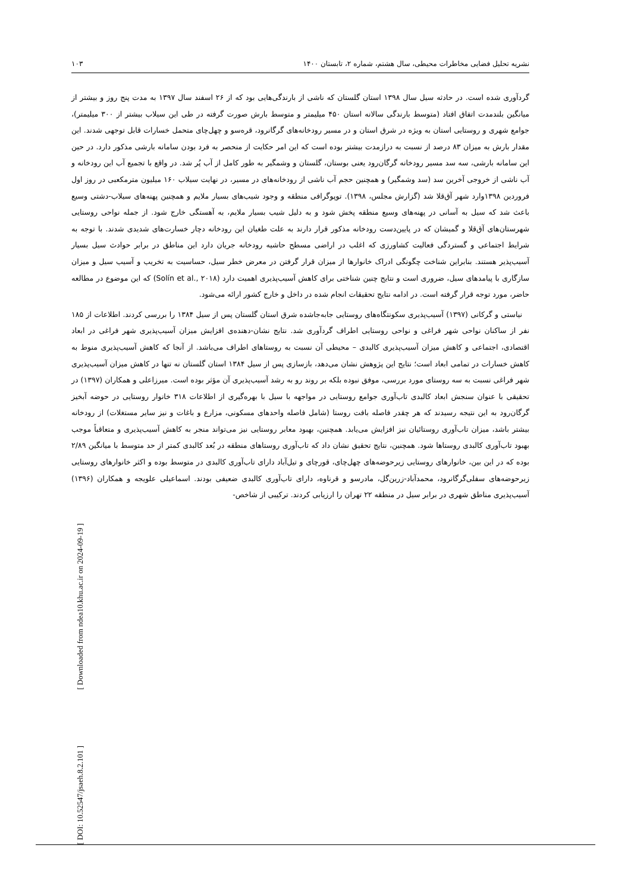نشریه تحلیل فضایی مخاطرات محیطی، سال هشتم، شماره ۲، تابستان ۱۴۰۰ ۱۰۳
[ Downloaded from ndea10.khu.ac.ir on 2024-09-19 ]
[ DOI: 10.52547/jsaeh.8.2.101 ]
گردآوری شده است. در حادثه سیل سال ۱۳۹۸ استان گلستان که ناشی از بارندگی‌هایی بود که از ۲۶ اسفند سال ۱۳۹۷ به مدت پنج روز و بیشتر از میانگین بلندمدت اتفاق افتاد (متوسط بارندگی سالانه استان ۴۵۰ میلیمتر و متوسط بارش صورت گرفته در طی این سیلاب بیشتر از ۳۰۰ میلیمتر)، جوامع شهری و روستایی استان به ویژه در شرق استان و در مسیر رودخانه‌های گرگانرود، قره‌سو و چهل‌چای متحمل خسارات قابل توجهی شدند. این مقدار بارش به میزان ۸۳ درصد از نسبت به درازمدت بیشتر بوده است که این امر حکایت از منحصر به فرد بودن سامانه بارشی مذکور دارد. در حین این سامانه بارشی، سه سد مسیر رودخانه گرگان‌رود یعنی بوستان، گلستان و وشمگیر به طور کامل از آب پُر شد. در واقع با تجمیع آب این رودخانه و آب ناشی از خروجی آخرین سد (سد وشمگیر) و همچنین حجم آب ناشی از رودخانه‌های در مسیر، در نهایت سیلاب ۱۶۰ میلیون مترمکعبی در روز اول فروردین ۱۳۹۸وارد شهر آق‌قلا شد (گزارش مجلس، ۱۳۹۸). توپوگرافی منطقه و وجود شیب‌های بسیار ملایم و همچنین پهنه‌های سیلاب-دشتی وسیع باعث شد که سیل به آسانی در پهنه‌های وسیع منطقه پخش شود و به دلیل شیب بسیار ملایم، به آهستگی خارج شود. از جمله نواحی روستایی شهرستان‌های آق‌قلا و گمیشان که در پایین‌دست رودخانه مذکور قرار دارند به علت طغیان این رودخانه دچار خسارت‌های شدیدی شدند. با توجه به شرایط اجتماعی و گستردگی فعالیت کشاورزی که اغلب در اراضی مسطح حاشیه رودخانه جریان دارد این مناطق در برابر حوادث سیل بسیار آسیب‌پذیر هستند. بنابراین شناخت چگونگی ادراک خانوارها از میزان قرار گرفتن در معرض خطر سیل، حساسیت به تخریب و آسیب سیل و میزان سازگاری با پیامدهای سیل، ضروری است و نتایج چنین شناختی برای کاهش آسیب‌پذیری اهمیت دارد (Solín et al., ۲۰۱۸) که این موضوع در مطالعه حاضر، مورد توجه قرار گرفته است. در ادامه نتایج تحقیقات انجام شده در داخل و خارج کشور ارائه می‌شود.
نیاستی و گرکانی (۱۳۹۷) آسیب‌پذیری سکونتگاه‌های روستایی جابه‌جاشده شرق استان گلستان پس از سیل ۱۳۸۴ را بررسی کردند. اطلاعات از ۱۸۵ نفر از ساکنان نواحی شهر فراغی و نواحی روستایی اطراف گردآوری شد. نتایج نشان-دهنده‌ی افزایش میزان آسیب‌پذیری شهر فراغی در ابعاد اقتصادی، اجتماعی و کاهش میزان آسیب‌پذیری کالبدی – محیطی آن نسبت به روستاهای اطراف می‌باشد. از آنجا که کاهش آسیب‌پذیری منوط به کاهش خسارات در تمامی ابعاد است؛ نتایج این پژوهش نشان می‌دهد، بازسازی پس از سیل ۱۳۸۴ استان گلستان نه تنها در کاهش میزان آسیب‌پذیری شهر فراغی نسبت به سه روستای مورد بررسی، موفق نبوده بلکه بر روند رو به رشد آسیب‌پذیری آن مؤثر بوده است. میرزاعلی و همکاران (۱۳۹۷) در تحقیقی با عنوان سنجش ابعاد کالبدی تاب‌آوری جوامع روستایی در مواجهه با سیل با بهره‌گیری از اطلاعات ۳۱۸ خانوار روستایی در حوضه آبخیز گرگان‌رود به این نتیجه رسیدند که هر چقدر فاصله بافت روستا (شامل فاصله واحدهای مسکونی، مزارع و باغات و نیز سایر مستغلات) از رودخانه بیشتر باشد، میزان تاب‌آوری روستائیان نیز افزایش می‌یابد. همچنین، بهبود معابر روستایی نیز می‌تواند منجر به کاهش آسیب‌پذیری و متعاقباً موجب بهبود تاب‌آوری کالبدی روستاها شود. همچنین، نتایج تحقیق نشان داد که تاب‌آوری روستاهای منطقه در بُعد کالبدی کمتر از حد متوسط با میانگین ۲/۸۹ بوده که در این بین، خانوارهای روستایی زیرحوضه‌های چهل‌چای، قورچای و تیل‌آباد دارای تاب‌آوری کالبدی در متوسط بوده و اکثر خانوارهای روستایی زیرحوضه‌های سفلی‌گرگانرود، محمدآباد-زرین‌گل، مادرسو و قرناوه، دارای تاب‌آوری کالبدی ضعیفی بودند. اسماعیلی علویجه و همکاران (۱۳۹۶) آسیب‌پذیری مناطق شهری در برابر سیل در منطقه ۲۲ تهران را ارزیابی کردند. ترکیبی از شاخص-